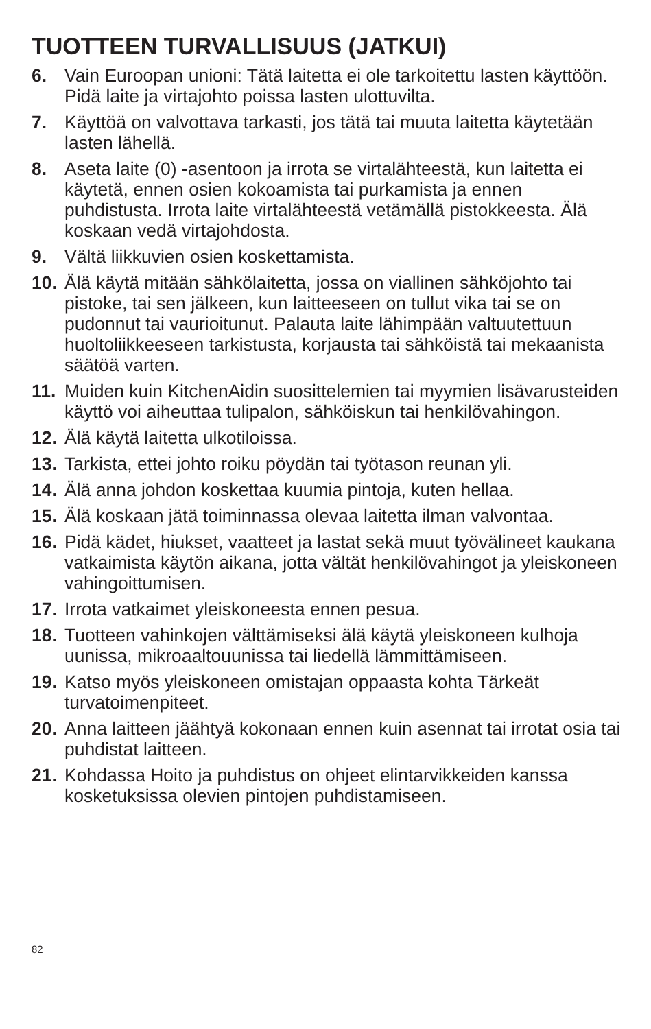TUOTTEEN TURVALLISUUS (JATKUI)
6. Vain Euroopan unioni: Tätä laitetta ei ole tarkoitettu lasten käyttöön. Pidä laite ja virtajohto poissa lasten ulottuvilta.
7. Käyttöä on valvottava tarkasti, jos tätä tai muuta laitetta käytetään lasten lähellä.
8. Aseta laite (0) -asentoon ja irrota se virtalähteestä, kun laitetta ei käytetä, ennen osien kokoamista tai purkamista ja ennen puhdistusta. Irrota laite virtalähteestä vetämällä pistokkeesta. Älä koskaan vedä virtajohdosta.
9. Vältä liikkuvien osien koskettamista.
10. Älä käytä mitään sähkölaitetta, jossa on viallinen sähköjohto tai pistoke, tai sen jälkeen, kun laitteeseen on tullut vika tai se on pudonnut tai vaurioitunut. Palauta laite lähimpään valtuutettuun huoltoliikkeeseen tarkistusta, korjausta tai sähköistä tai mekaanista säätöä varten.
11. Muiden kuin KitchenAidin suosittelemien tai myymien lisävarusteiden käyttö voi aiheuttaa tulipalon, sähköiskun tai henkilövahingon.
12. Älä käytä laitetta ulkotiloissa.
13. Tarkista, ettei johto roiku pöydän tai työtason reunan yli.
14. Älä anna johdon koskettaa kuumia pintoja, kuten hellaa.
15. Älä koskaan jätä toiminnassa olevaa laitetta ilman valvontaa.
16. Pidä kädet, hiukset, vaatteet ja lastat sekä muut työvälineet kaukana vatkaimista käytön aikana, jotta vältät henkilövahingot ja yleiskoneen vahingoittumisen.
17. Irrota vatkaimet yleiskoneesta ennen pesua.
18. Tuotteen vahinkojen välttämiseksi älä käytä yleiskoneen kulhoja uunissa, mikroaaltouunissa tai liedellä lämmittämiseen.
19. Katso myös yleiskoneen omistajan oppaasta kohta Tärkeät turvatoimenpiteet.
20. Anna laitteen jäähtyä kokonaan ennen kuin asennat tai irrotat osia tai puhdistat laitteen.
21. Kohdassa Hoito ja puhdistus on ohjeet elintarvikkeiden kanssa kosketuksissa olevien pintojen puhdistamiseen.
82